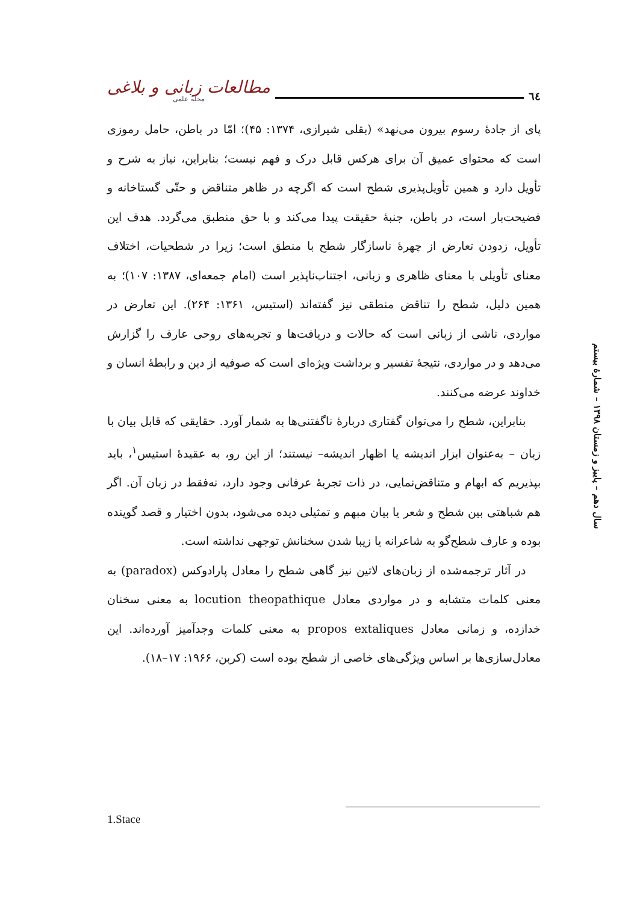مطالعات زبانی و بلاغی
مجله علمی
٦٤
پای از جادهٔ رسوم بیرون می‌نهد» (بقلی شیرازی، ۱۳۷۴: ۴۵)؛ امّا در باطن، حامل رموزی است که محتوای عمیق آن برای هرکس قابل درک و فهم نیست؛ بنابراین، نیاز به شرح و تأویل دارد و همین تأویل‌پذیری شطح است که اگرچه در ظاهر متناقض و حتّی گستاخانه و فضیحت‌بار است، در باطن، جنبهٔ حقیقت پیدا می‌کند و با حق منطبق می‌گردد. هدف این تأویل، زدودن تعارض از چهرهٔ ناسازگار شطح با منطق است؛ زیرا در شطحیات، اختلاف معنای تأویلی با معنای ظاهری و زبانی، اجتناب‌ناپذیر است (امام جمعه‌ای، ۱۳۸۷: ۱۰۷)؛ به همین دلیل، شطح را تناقض منطقی نیز گفته‌اند (استیس، ۱۳۶۱: ۲۶۴). این تعارض در مواردی، ناشی از زبانی است که حالات و دریافت‌ها و تجربه‌های روحی عارف را گزارش می‌دهد و در مواردی، نتیجهٔ تفسیر و برداشت ویژه‌ای است که صوفیه از دین و رابطهٔ انسان و خداوند عرضه می‌کنند.
بنابراین، شطح را می‌توان گفتاری دربارهٔ ناگفتنی‌ها به شمار آورد. حقایقی که قابل بیان با زبان – به‌عنوان ابزار اندیشه یا اظهار اندیشه– نیستند؛ از این رو، به عقیدهٔ استیس<sup>۱</sup>، باید بپذیریم که ابهام و متناقض‌نمایی، در ذات تجربهٔ عرفانی وجود دارد، نه‌فقط در زبان آن. اگر هم شباهتی بین شطح و شعر یا بیان مبهم و تمثیلی دیده می‌شود، بدون اختیار و قصد گوینده بوده و عارف شطح‌گو به شاعرانه یا زیبا شدن سخنانش توجهی نداشته است.
در آثار ترجمه‌شده از زبان‌های لاتین نیز گاهی شطح را معادل پارادوکس (paradox) به معنی کلمات متشابه و در مواردی معادل locution theopathique به معنی سخنان خدازده، و زمانی معادل propos extaliques به معنی کلمات وجدآمیز آورده‌اند. این معادل‌سازی‌ها بر اساس ویژگی‌های خاصی از شطح بوده است (کربن، ۱۹۶۶: ۱۷–۱۸).
سال دهم – پاییز و زمستان ۱۳۹۸ – شمارهٔ بیستم
1.Stace